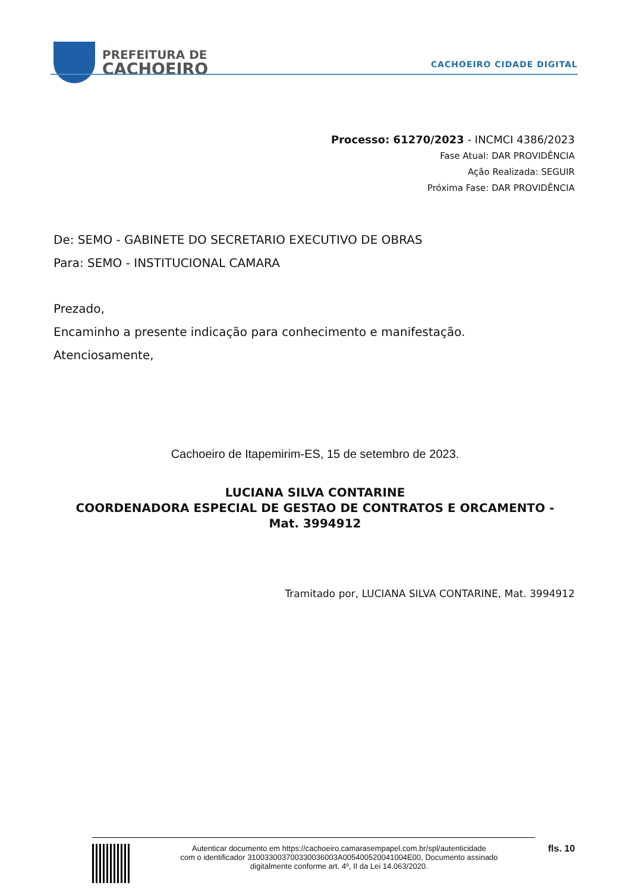PREFEITURA DE
CACHOEIRO
CACHOEIRO CIDADE DIGITAL
Processo: 61270/2023 - INCMCI 4386/2023
Fase Atual: DAR PROVIDÊNCIA
Ação Realizada: SEGUIR
Próxima Fase: DAR PROVIDÊNCIA
De: SEMO - GABINETE DO SECRETARIO EXECUTIVO DE OBRAS
Para: SEMO - INSTITUCIONAL CAMARA
Prezado,
Encaminho a presente indicação para conhecimento e manifestação.
Atenciosamente,
Cachoeiro de Itapemirim-ES, 15 de setembro de 2023.
LUCIANA SILVA CONTARINE
COORDENADORA ESPECIAL DE GESTAO DE CONTRATOS E ORCAMENTO - Mat. 3994912
Tramitado por, LUCIANA SILVA CONTARINE, Mat. 3994912
Autenticar documento em https://cachoeiro.camarasempapel.com.br/spl/autenticidade
com o identificador 310033003700330036003A005400520041004E00, Documento assinado
digitalmente conforme art. 4º, II da Lei 14.063/2020.
fls. 10